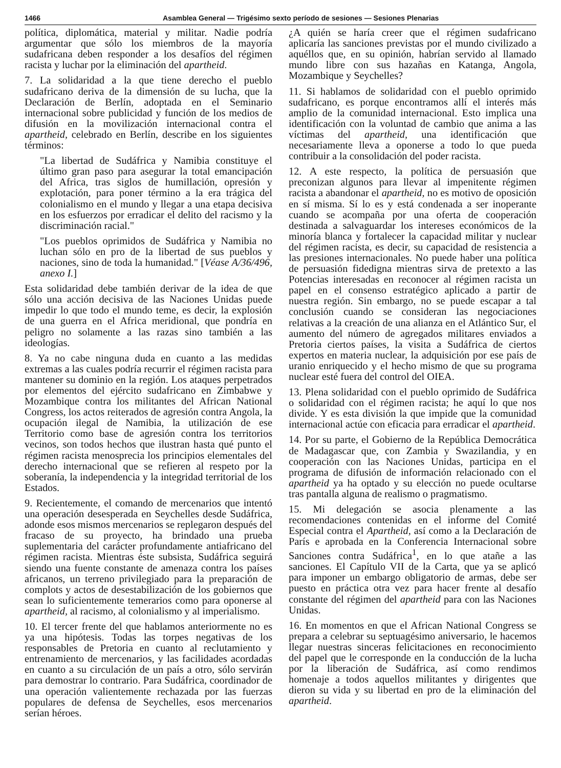1466 Asamblea General — Trigésimo sexto período de sesiones — Sesiones Plenarias
política, diplomática, material y militar. Nadie podría argumentar que sólo los miembros de la mayoría sudafricana deben responder a los desafíos del régimen racista y luchar por la eliminación del apartheid.
7. La solidaridad a la que tiene derecho el pueblo sudafricano deriva de la dimensión de su lucha, que la Declaración de Berlín, adoptada en el Seminario internacional sobre publicidad y función de los medios de difusión en la movilización internacional contra el apartheid, celebrado en Berlín, describe en los siguientes términos:
"La libertad de Sudáfrica y Namibia constituye el último gran paso para asegurar la total emancipación del Africa, tras siglos de humillación, opresión y explotación, para poner término a la era trágica del colonialismo en el mundo y llegar a una etapa decisiva en los esfuerzos por erradicar el delito del racismo y la discriminación racial."
"Los pueblos oprimidos de Sudáfrica y Namibia no luchan sólo en pro de la libertad de sus pueblos y naciones, sino de toda la humanidad." [Véase A/36/496, anexo I.]
Esta solidaridad debe también derivar de la idea de que sólo una acción decisiva de las Naciones Unidas puede impedir lo que todo el mundo teme, es decir, la explosión de una guerra en el Africa meridional, que pondría en peligro no solamente a las razas sino también a las ideologías.
8. Ya no cabe ninguna duda en cuanto a las medidas extremas a las cuales podría recurrir el régimen racista para mantener su dominio en la región. Los ataques perpetrados por elementos del ejército sudafricano en Zimbabwe y Mozambique contra los militantes del African National Congress, los actos reiterados de agresión contra Angola, la ocupación ilegal de Namibia, la utilización de ese Territorio como base de agresión contra los territorios vecinos, son todos hechos que ilustran hasta qué punto el régimen racista menosprecia los principios elementales del derecho internacional que se refieren al respeto por la soberanía, la independencia y la integridad territorial de los Estados.
9. Recientemente, el comando de mercenarios que intentó una operación desesperada en Seychelles desde Sudáfrica, adonde esos mismos mercenarios se replegaron después del fracaso de su proyecto, ha brindado una prueba suplementaria del carácter profundamente antiafricano del régimen racista. Mientras éste subsista, Sudáfrica seguirá siendo una fuente constante de amenaza contra los países africanos, un terreno privilegiado para la preparación de complots y actos de desestabilización de los gobiernos que sean lo suficientemente temerarios como para oponerse al apartheid, al racismo, al colonialismo y al imperialismo.
10. El tercer frente del que hablamos anteriormente no es ya una hipótesis. Todas las torpes negativas de los responsables de Pretoria en cuanto al reclutamiento y entrenamiento de mercenarios, y las facilidades acordadas en cuanto a su circulación de un país a otro, sólo servirán para demostrar lo contrario. Para Sudáfrica, coordinador de una operación valientemente rechazada por las fuerzas populares de defensa de Seychelles, esos mercenarios serían héroes.
¿A quién se haría creer que el régimen sudafricano aplicaría las sanciones previstas por el mundo civilizado a aquéllos que, en su opinión, habrían servido al llamado mundo libre con sus hazañas en Katanga, Angola, Mozambique y Seychelles?
11. Si hablamos de solidaridad con el pueblo oprimido sudafricano, es porque encontramos allí el interés más amplio de la comunidad internacional. Esto implica una identificación con la voluntad de cambio que anima a las víctimas del apartheid, una identificación que necesariamente lleva a oponerse a todo lo que pueda contribuir a la consolidación del poder racista.
12. A este respecto, la política de persuasión que preconizan algunos para llevar al impenitente régimen racista a abandonar el apartheid, no es motivo de oposición en sí misma. Sí lo es y está condenada a ser inoperante cuando se acompaña por una oferta de cooperación destinada a salvaguardar los intereses económicos de la minoría blanca y fortalecer la capacidad militar y nuclear del régimen racista, es decir, su capacidad de resistencia a las presiones internacionales. No puede haber una política de persuasión fidedigna mientras sirva de pretexto a las Potencias interesadas en reconocer al régimen racista un papel en el consenso estratégico aplicado a partir de nuestra región. Sin embargo, no se puede escapar a tal conclusión cuando se consideran las negociaciones relativas a la creación de una alianza en el Atlántico Sur, el aumento del número de agregados militares enviados a Pretoria ciertos países, la visita a Sudáfrica de ciertos expertos en materia nuclear, la adquisición por ese país de uranio enriquecido y el hecho mismo de que su programa nuclear esté fuera del control del OIEA.
13. Plena solidaridad con el pueblo oprimido de Sudáfrica o solidaridad con el régimen racista; he aquí lo que nos divide. Y es esta división la que impide que la comunidad internacional actúe con eficacia para erradicar el apartheid.
14. Por su parte, el Gobierno de la República Democrática de Madagascar que, con Zambia y Swazilandia, y en cooperación con las Naciones Unidas, participa en el programa de difusión de información relacionado con el apartheid ya ha optado y su elección no puede ocultarse tras pantalla alguna de realismo o pragmatismo.
15. Mi delegación se asocia plenamente a las recomendaciones contenidas en el informe del Comité Especial contra el Apartheid, así como a la Declaración de París e aprobada en la Conferencia Internacional sobre Sanciones contra Sudáfrica<sup>1</sup>, en lo que atañe a las sanciones. El Capítulo VII de la Carta, que ya se aplicó para imponer un embargo obligatorio de armas, debe ser puesto en práctica otra vez para hacer frente al desafío constante del régimen del apartheid para con las Naciones Unidas.
16. En momentos en que el African National Congress se prepara a celebrar su septuagésimo aniversario, le hacemos llegar nuestras sinceras felicitaciones en reconocimiento del papel que le corresponde en la conducción de la lucha por la liberación de Sudáfrica, así como rendimos homenaje a todos aquellos militantes y dirigentes que dieron su vida y su libertad en pro de la eliminación del apartheid.